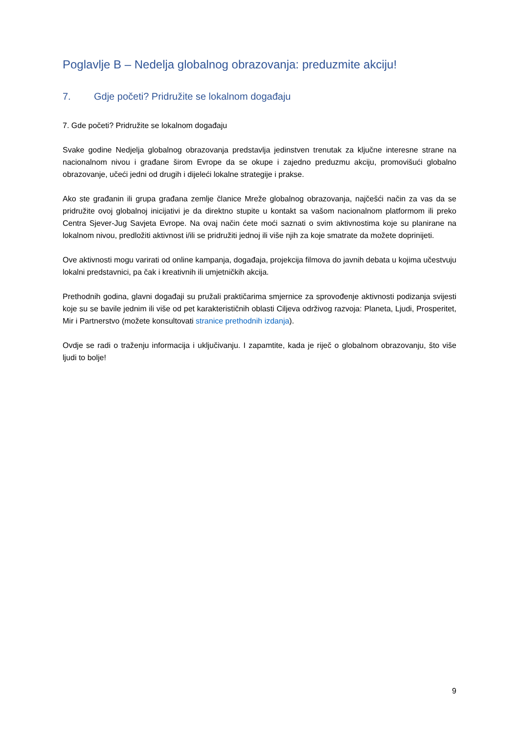Poglavlje B – Nedelja globalnog obrazovanja: preduzmite akciju!
7. Gdje početi? Pridružite se lokalnom događaju
7. Gde početi? Pridružite se lokalnom događaju
Svake godine Nedjelja globalnog obrazovanja predstavlja jedinstven trenutak za ključne interesne strane na nacionalnom nivou i građane širom Evrope da se okupe i zajedno preduzmu akciju, promovišući globalno obrazovanje, učeći jedni od drugih i dijeleći lokalne strategije i prakse.
Ako ste građanin ili grupa građana zemlje članice Mreže globalnog obrazovanja, najčešći način za vas da se pridružite ovoj globalnoj inicijativi je da direktno stupite u kontakt sa vašom nacionalnom platformom ili preko Centra Sjever-Jug Savjeta Evrope. Na ovaj način ćete moći saznati o svim aktivnostima koje su planirane na lokalnom nivou, predložiti aktivnost i/ili se pridružiti jednoj ili više njih za koje smatrate da možete doprinijeti.
Ove aktivnosti mogu varirati od online kampanja, događaja, projekcija filmova do javnih debata u kojima učestvuju lokalni predstavnici, pa čak i kreativnih ili umjetničkih akcija.
Prethodnih godina, glavni događaji su pružali praktičarima smjernice za sprovođenje aktivnosti podizanja svijesti koje su se bavile jednim ili više od pet karakterističnih oblasti Ciljeva održivog razvoja: Planeta, Ljudi, Prosperitet, Mir i Partnerstvo (možete konsultovati stranice prethodnih izdanja).
Ovdje se radi o traženju informacija i uključivanju. I zapamtite, kada je riječ o globalnom obrazovanju, što više ljudi to bolje!
9